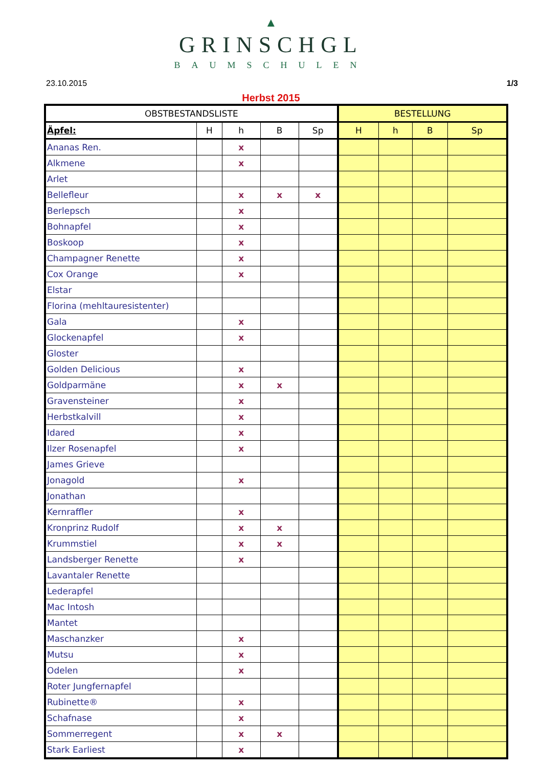▲
GRINSCHGL
BAUMSCHULEN
23.10.2015 1/3
Herbst 2015
| OBSTBESTANDSLISTE | | | | | BESTELLUNG | | | |
| --- | --- | --- | --- | --- | --- | --- | --- | --- |
| Äpfel: | H | h | B | Sp | H | h | B | Sp |
| Ananas Ren. | | x | | | | | | |
| Alkmene | | x | | | | | | |
| Arlet | | | | | | | | |
| Bellefleur | | x | x | x | | | | |
| Berlepsch | | x | | | | | | |
| Bohnapfel | | x | | | | | | |
| Boskoop | | x | | | | | | |
| Champagner Renette | | x | | | | | | |
| Cox Orange | | x | | | | | | |
| Elstar | | | | | | | | |
| Florina (mehltauresistenter) | | | | | | | | |
| Gala | | x | | | | | | |
| Glockenapfel | | x | | | | | | |
| Gloster | | | | | | | | |
| Golden Delicious | | x | | | | | | |
| Goldparmäne | | x | x | | | | | |
| Gravensteiner | | x | | | | | | |
| Herbstkalvill | | x | | | | | | |
| Idared | | x | | | | | | |
| Ilzer Rosenapfel | | x | | | | | | |
| James Grieve | | | | | | | | |
| Jonagold | | x | | | | | | |
| Jonathan | | | | | | | | |
| Kernraffler | | x | | | | | | |
| Kronprinz Rudolf | | x | x | | | | | |
| Krummstiel | | x | x | | | | | |
| Landsberger Renette | | x | | | | | | |
| Lavantaler Renette | | | | | | | | |
| Lederapfel | | | | | | | | |
| Mac Intosh | | | | | | | | |
| Mantet | | | | | | | | |
| Maschanzker | | x | | | | | | |
| Mutsu | | x | | | | | | |
| Odelen | | x | | | | | | |
| Roter Jungfernapfel | | | | | | | | |
| Rubinette® | | x | | | | | | |
| Schafnase | | x | | | | | | |
| Sommerregent | | x | x | | | | | |
| Stark Earliest | | x | | | | | | |